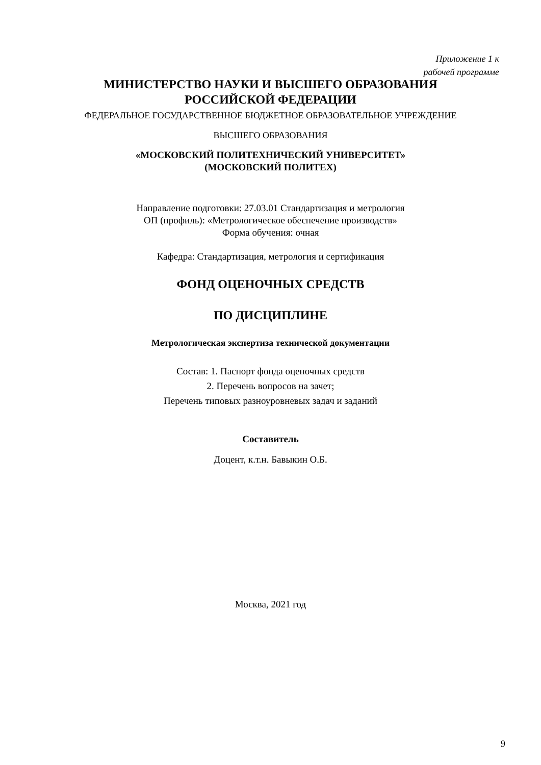Приложение 1 к
рабочей программе
МИНИСТЕРСТВО НАУКИ И ВЫСШЕГО ОБРАЗОВАНИЯ
РОССИЙСКОЙ ФЕДЕРАЦИИ
ФЕДЕРАЛЬНОЕ ГОСУДАРСТВЕННОЕ БЮДЖЕТНОЕ ОБРАЗОВАТЕЛЬНОЕ УЧРЕЖДЕНИЕ
ВЫСШЕГО ОБРАЗОВАНИЯ
«МОСКОВСКИЙ ПОЛИТЕХНИЧЕСКИЙ УНИВЕРСИТЕТ»
(МОСКОВСКИЙ ПОЛИТЕХ)
Направление подготовки: 27.03.01 Стандартизация и метрология
ОП (профиль): «Метрологическое обеспечение производств»
Форма обучения: очная
Кафедра: Стандартизация, метрология и сертификация
ФОНД ОЦЕНОЧНЫХ СРЕДСТВ
ПО ДИСЦИПЛИНЕ
Метрологическая экспертиза технической документации
Состав: 1. Паспорт фонда оценочных средств
2. Перечень вопросов на зачет;
Перечень типовых разноуровневых задач и заданий
Составитель
Доцент, к.т.н. Бавыкин О.Б.
Москва, 2021 год
9